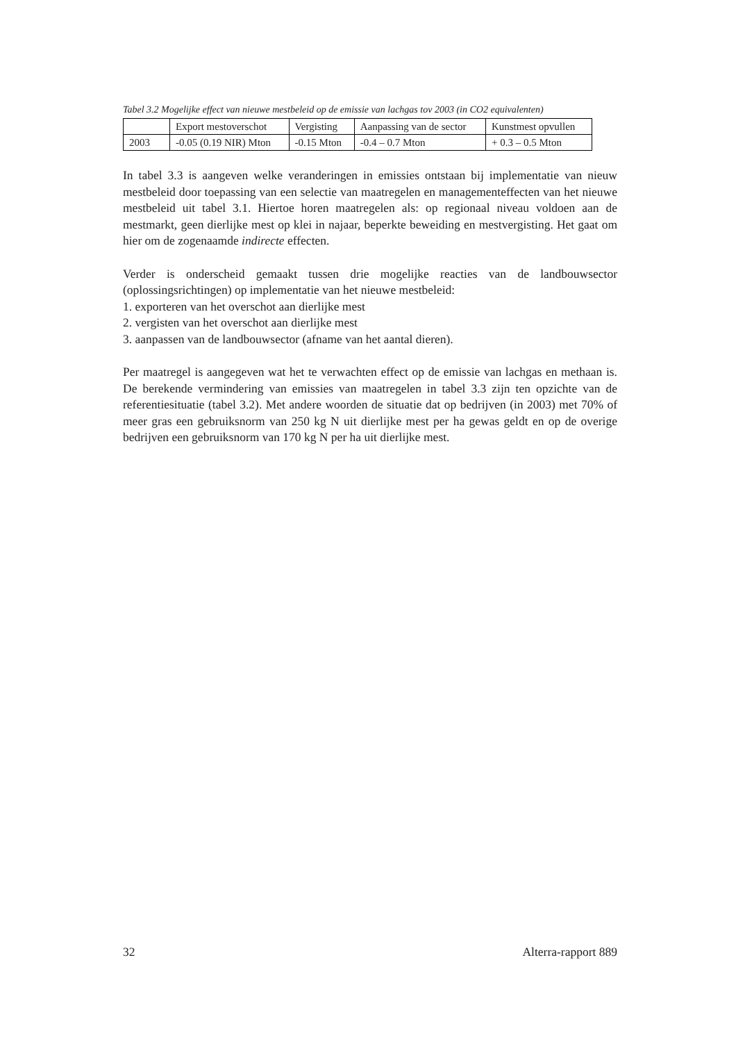Tabel 3.2 Mogelijke effect van nieuwe mestbeleid op de emissie van lachgas tov 2003 (in CO2 equivalenten)
| | Export mestoverschot | Vergisting | Aanpassing van de sector | Kunstmest opvullen |
| 2003 | -0.05 (0.19 NIR) Mton | -0.15 Mton | -0.4 – 0.7 Mton | + 0.3 – 0.5 Mton |
In tabel 3.3 is aangeven welke veranderingen in emissies ontstaan bij implementatie van nieuw mestbeleid door toepassing van een selectie van maatregelen en managementeffecten van het nieuwe mestbeleid uit tabel 3.1. Hiertoe horen maatregelen als: op regionaal niveau voldoen aan de mestmarkt, geen dierlijke mest op klei in najaar, beperkte beweiding en mestvergisting. Het gaat om hier om de zogenaamde indirecte effecten.
Verder is onderscheid gemaakt tussen drie mogelijke reacties van de landbouwsector (oplossingsrichtingen) op implementatie van het nieuwe mestbeleid:
1. exporteren van het overschot aan dierlijke mest
2. vergisten van het overschot aan dierlijke mest
3. aanpassen van de landbouwsector (afname van het aantal dieren).
Per maatregel is aangegeven wat het te verwachten effect op de emissie van lachgas en methaan is. De berekende vermindering van emissies van maatregelen in tabel 3.3 zijn ten opzichte van de referentiesituatie (tabel 3.2). Met andere woorden de situatie dat op bedrijven (in 2003) met 70% of meer gras een gebruiksnorm van 250 kg N uit dierlijke mest per ha gewas geldt en op de overige bedrijven een gebruiksnorm van 170 kg N per ha uit dierlijke mest.
32 Alterra-rapport 889